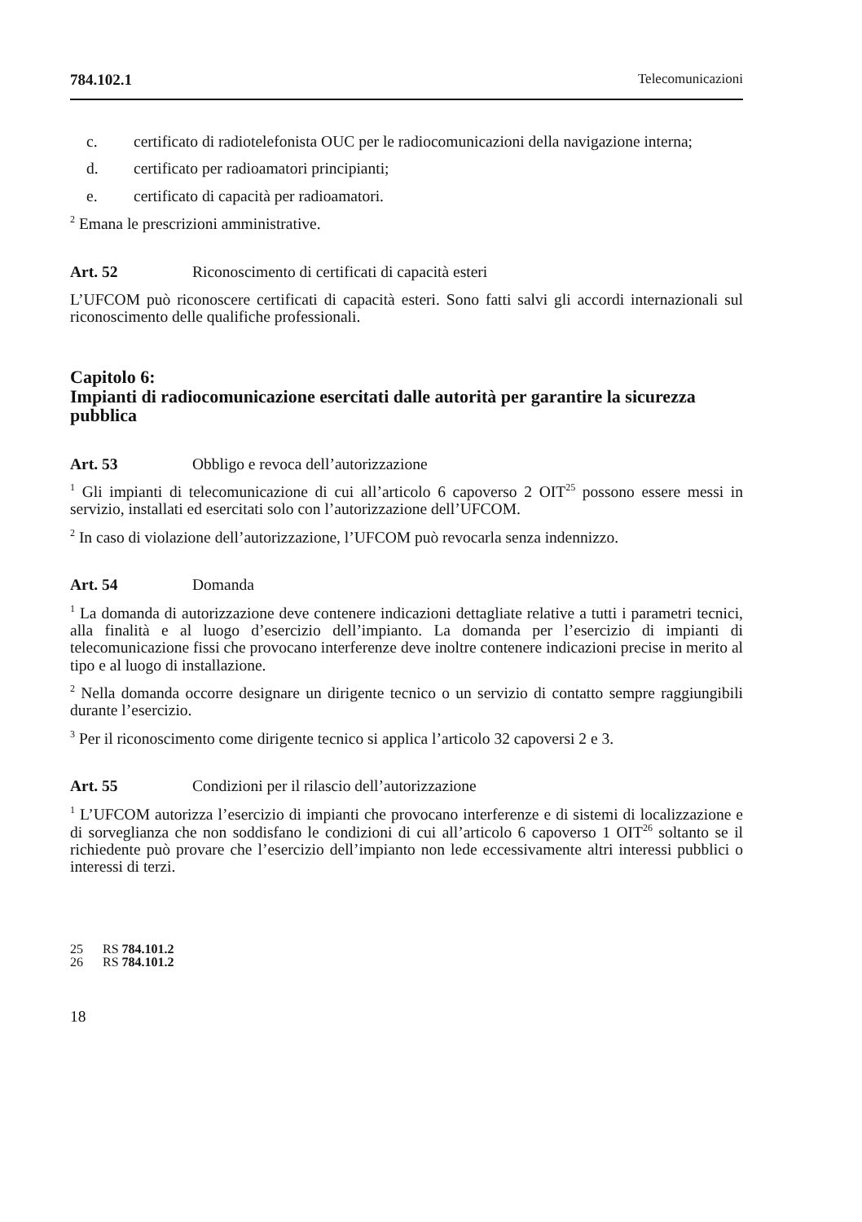784.102.1 Telecomunicazioni
c. certificato di radiotelefonista OUC per le radiocomunicazioni della navigazione interna;
d. certificato per radioamatori principianti;
e. certificato di capacità per radioamatori.
<sup>2</sup> Emana le prescrizioni amministrative.
Art. 52 Riconoscimento di certificati di capacità esteri
L’UFCOM può riconoscere certificati di capacità esteri. Sono fatti salvi gli accordi internazionali sul riconoscimento delle qualifiche professionali.
Capitolo 6:
Impianti di radiocomunicazione esercitati dalle autorità per garantire la sicurezza pubblica
Art. 53 Obbligo e revoca dell’autorizzazione
<sup>1</sup> Gli impianti di telecomunicazione di cui all’articolo 6 capoverso 2 OIT<sup>25</sup> possono essere messi in servizio, installati ed esercitati solo con l’autorizzazione dell’UFCOM.
<sup>2</sup> In caso di violazione dell’autorizzazione, l’UFCOM può revocarla senza indennizzo.
Art. 54 Domanda
<sup>1</sup> La domanda di autorizzazione deve contenere indicazioni dettagliate relative a tutti i parametri tecnici, alla finalità e al luogo d’esercizio dell’impianto. La domanda per l’esercizio di impianti di telecomunicazione fissi che provocano interferenze deve inoltre contenere indicazioni precise in merito al tipo e al luogo di installazione.
<sup>2</sup> Nella domanda occorre designare un dirigente tecnico o un servizio di contatto sempre raggiungibili durante l’esercizio.
<sup>3</sup> Per il riconoscimento come dirigente tecnico si applica l’articolo 32 capoversi 2 e 3.
Art. 55 Condizioni per il rilascio dell’autorizzazione
<sup>1</sup> L’UFCOM autorizza l’esercizio di impianti che provocano interferenze e di sistemi di localizzazione e di sorveglianza che non soddisfano le condizioni di cui all’articolo 6 capoverso 1 OIT<sup>26</sup> soltanto se il richiedente può provare che l’esercizio dell’impianto non lede eccessivamente altri interessi pubblici o interessi di terzi.
25 RS 784.101.2
26 RS 784.101.2
18